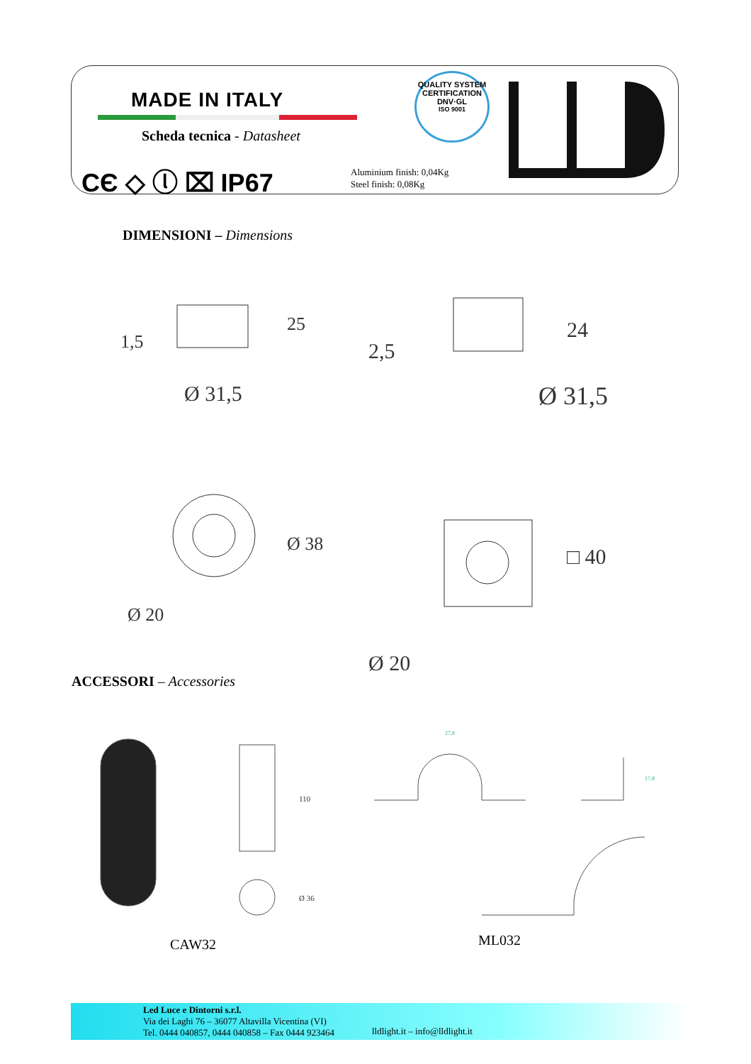MADE IN ITALY
Scheda tecnica - Datasheet
CЄ ◇ ⓛ ⌧ IP67
Aluminium finish: 0,04Kg
Steel finish: 0,08Kg
QUALITY SYSTEM CERTIFICATION
DNV·GL
ISO 9001
DIMENSIONI – Dimensions
Ø 31,5
Ø 31,5
25
24
1,5
2,5
Ø 38
Ø 20
□ 40
Ø 20
ACCESSORI – Accessories
110
Ø 36
27,8
17,8
CAW32 ML032
Led Luce e Dintorni s.r.l.
Via dei Laghi 76 – 36077 Altavilla Vicentina (VI)
Tel. 0444 040857, 0444 040858 – Fax 0444 923464
lldlight.it – info@lldlight.it